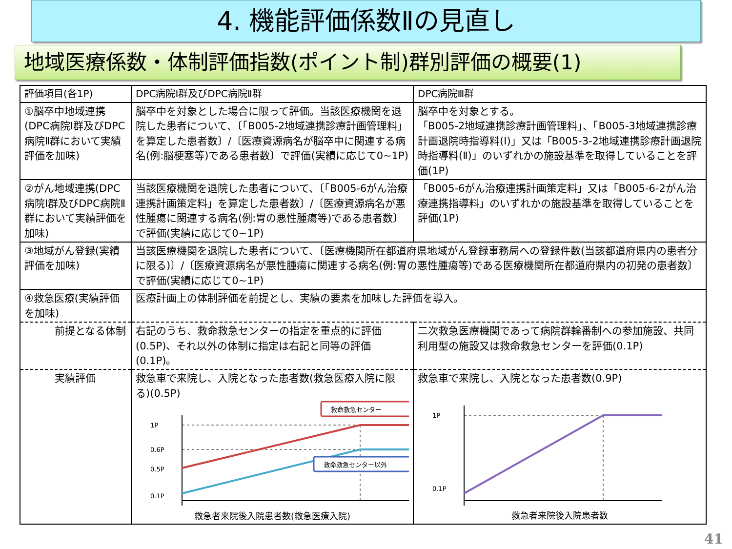4. 機能評価係数Ⅱの見直し
地域医療係数・体制評価指数(ポイント制)群別評価の概要(1)
| 評価項目(各1P) | DPC病院Ⅰ群及びDPC病院Ⅱ群 | DPC病院Ⅲ群 |
| --- | --- | --- |
| ①脳卒中地域連携(DPC病院Ⅰ群及びDPC病院Ⅱ群において実績評価を加味) | 脳卒中を対象とした場合に限って評価。当該医療機関を退院した患者について、〔「B005-2地域連携診療計画管理料」を算定した患者数〕/〔医療資源病名が脳卒中に関連する病名(例:脳梗塞等)である患者数〕で評価(実績に応じて0~1P) | 脳卒中を対象とする。 「B005-2地域連携診療計画管理料」、「B005-3地域連携診療計画退院時指導料(Ⅰ)」又は「B005-3-2地域連携診療計画退院時指導料(Ⅱ)」のいずれかの施設基準を取得していることを評価(1P) |
| ②がん地域連携(DPC病院Ⅰ群及びDPC病院Ⅱ群において実績評価を加味) | 当該医療機関を退院した患者について、〔「B005-6がん治療連携計画策定料」を算定した患者数〕/〔医療資源病名が悪性腫瘍に関連する病名(例:胃の悪性腫瘍等)である患者数〕で評価(実績に応じて0~1P) | 「B005-6がん治療連携計画策定料」又は「B005-6-2がん治療連携指導料」のいずれかの施設基準を取得していることを評価(1P) |
| ③地域がん登録(実績評価を加味) | 当該医療機関を退院した患者について、〔医療機関所在都道府県地域がん登録事務局への登録件数(当該都道府県内の患者分に限る)〕/〔医療資源病名が悪性腫瘍に関連する病名(例:胃の悪性腫瘍等)である医療機関所在都道府県内の初発の患者数〕で評価(実績に応じて0~1P) | |
| ④救急医療(実績評価を加味) | 医療計画上の体制評価を前提とし、実績の要素を加味した評価を導入。 | |
| 前提となる体制 | 右記のうち、救命救急センターの指定を重点的に評価(0.5P)、それ以外の体制に指定は右記と同等の評価(0.1P)。 | 二次救急医療機関であって病院群輪番制への参加施設、共同利用型の施設又は救命救急センターを評価(0.1P) |
| 実績評価 | 救急車で来院し、入院となった患者数(救急医療入院に限る)(0.5P) 救命救急センター 1P 0.6P 0.5P 0.1P 救命救急センター以外 救急者来院後入院患者数(救急医療入院) | 救急車で来院し、入院となった患者数(0.9P) 1P 0.1P 救急者来院後入院患者数 |
41